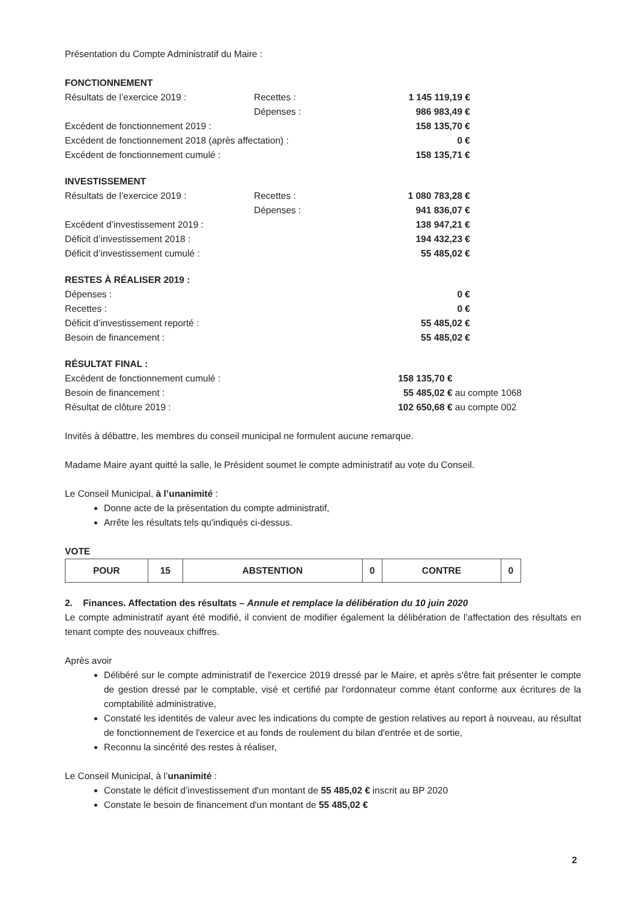Présentation du Compte Administratif du Maire :
FONCTIONNEMENT
| Résultats de l’exercice 2019 : | Recettes : | 1 145 119,19 € |
| | Dépenses : | 986 983,49 € |
| Excédent de fonctionnement 2019 : | | 158 135,70 € |
| Excédent de fonctionnement 2018 (après affectation) : | | 0 € |
| Excédent de fonctionnement cumulé : | | 158 135,71 € |
INVESTISSEMENT
| Résultats de l’exercice 2019 : | Recettes : | 1 080 783,28 € |
| | Dépenses : | 941 836,07 € |
| Excédent d’investissement 2019 : | | 138 947,21 € |
| Déficit d’investissement 2018 : | | 194 432,23 € |
| Déficit d’investissement cumulé : | | 55 485,02 € |
RESTES À RÉALISER 2019 :
| Dépenses : | 0 € |
| Recettes : | 0 € |
| Déficit d'investissement reporté : | 55 485,02 € |
| Besoin de financement : | 55 485,02 € |
RÉSULTAT FINAL :
| Excédent de fonctionnement cumulé : | 158 135,70 € |
| Besoin de financement : | 55 485,02 € au compte 1068 |
| Résultat de clôture 2019 : | 102 650,68 € au compte 002 |
Invités à débattre, les membres du conseil municipal ne formulent aucune remarque.
Madame Maire ayant quitté la salle, le Président soumet le compte administratif au vote du Conseil.
Le Conseil Municipal, à l’unanimité :
Donne acte de la présentation du compte administratif,
Arrête les résultats tels qu'indiqués ci-dessus.
VOTE
| POUR | 15 | ABSTENTION | 0 | CONTRE | 0 |
2. Finances. Affectation des résultats – Annule et remplace la délibération du 10 juin 2020
Le compte administratif ayant été modifié, il convient de modifier également la délibération de l’affectation des résultats en tenant compte des nouveaux chiffres.
Après avoir
Délibéré sur le compte administratif de l'exercice 2019 dressé par le Maire, et après s'être fait présenter le compte de gestion dressé par le comptable, visé et certifié par l'ordonnateur comme étant conforme aux écritures de la comptabilité administrative,
Constaté les identités de valeur avec les indications du compte de gestion relatives au report à nouveau, au résultat de fonctionnement de l'exercice et au fonds de roulement du bilan d'entrée et de sortie,
Reconnu la sincérité des restes à réaliser,
Le Conseil Municipal, à l’unanimité :
Constate le déficit d’investissement d'un montant de 55 485,02 € inscrit au BP 2020
Constate le besoin de financement d'un montant de 55 485,02 €
2